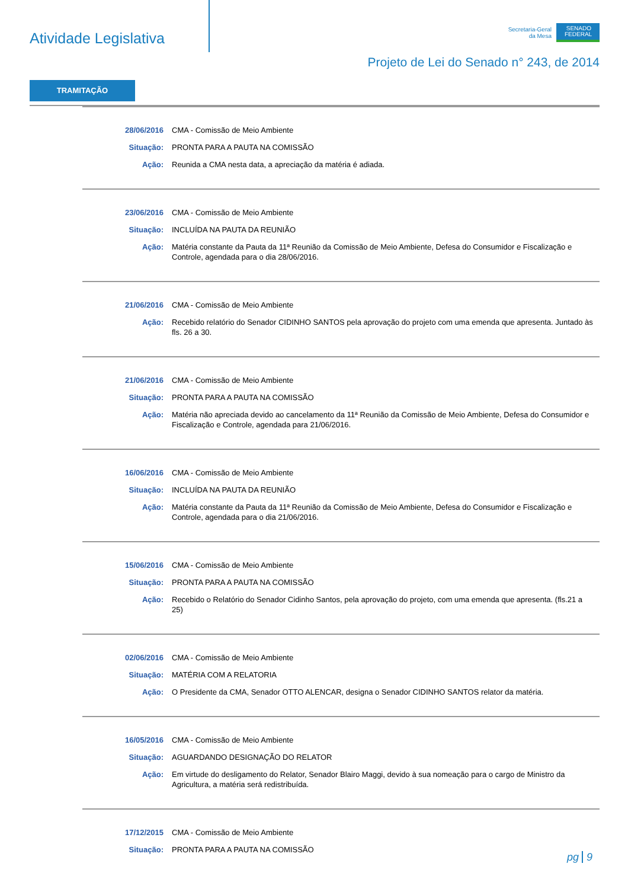Atividade Legislativa
Secretaria-Geral
da Mesa
SENADO FEDERAL
Projeto de Lei do Senado n° 243, de 2014
TRAMITAÇÃO
| 28/06/2016 | CMA - Comissão de Meio Ambiente |
| Situação: | PRONTA PARA A PAUTA NA COMISSÃO |
| Ação: | Reunida a CMA nesta data, a apreciação da matéria é adiada. |
| 23/06/2016 | CMA - Comissão de Meio Ambiente |
| Situação: | INCLUÍDA NA PAUTA DA REUNIÃO |
| Ação: | Matéria constante da Pauta da 11ª Reunião da Comissão de Meio Ambiente, Defesa do Consumidor e Fiscalização e Controle, agendada para o dia 28/06/2016. |
| 21/06/2016 | CMA - Comissão de Meio Ambiente |
| Ação: | Recebido relatório do Senador CIDINHO SANTOS pela aprovação do projeto com uma emenda que apresenta. Juntado às fls. 26 a 30. |
| 21/06/2016 | CMA - Comissão de Meio Ambiente |
| Situação: | PRONTA PARA A PAUTA NA COMISSÃO |
| Ação: | Matéria não apreciada devido ao cancelamento da 11ª Reunião da Comissão de Meio Ambiente, Defesa do Consumidor e Fiscalização e Controle, agendada para 21/06/2016. |
| 16/06/2016 | CMA - Comissão de Meio Ambiente |
| Situação: | INCLUÍDA NA PAUTA DA REUNIÃO |
| Ação: | Matéria constante da Pauta da 11ª Reunião da Comissão de Meio Ambiente, Defesa do Consumidor e Fiscalização e Controle, agendada para o dia 21/06/2016. |
| 15/06/2016 | CMA - Comissão de Meio Ambiente |
| Situação: | PRONTA PARA A PAUTA NA COMISSÃO |
| Ação: | Recebido o Relatório do Senador Cidinho Santos, pela aprovação do projeto, com uma emenda que apresenta. (fls.21 a 25) |
| 02/06/2016 | CMA - Comissão de Meio Ambiente |
| Situação: | MATÉRIA COM A RELATORIA |
| Ação: | O Presidente da CMA, Senador OTTO ALENCAR, designa o Senador CIDINHO SANTOS relator da matéria. |
| 16/05/2016 | CMA - Comissão de Meio Ambiente |
| Situação: | AGUARDANDO DESIGNAÇÃO DO RELATOR |
| Ação: | Em virtude do desligamento do Relator, Senador Blairo Maggi, devido à sua nomeação para o cargo de Ministro da Agricultura, a matéria será redistribuída. |
| 17/12/2015 | CMA - Comissão de Meio Ambiente |
| Situação: | PRONTA PARA A PAUTA NA COMISSÃO |
pg 9